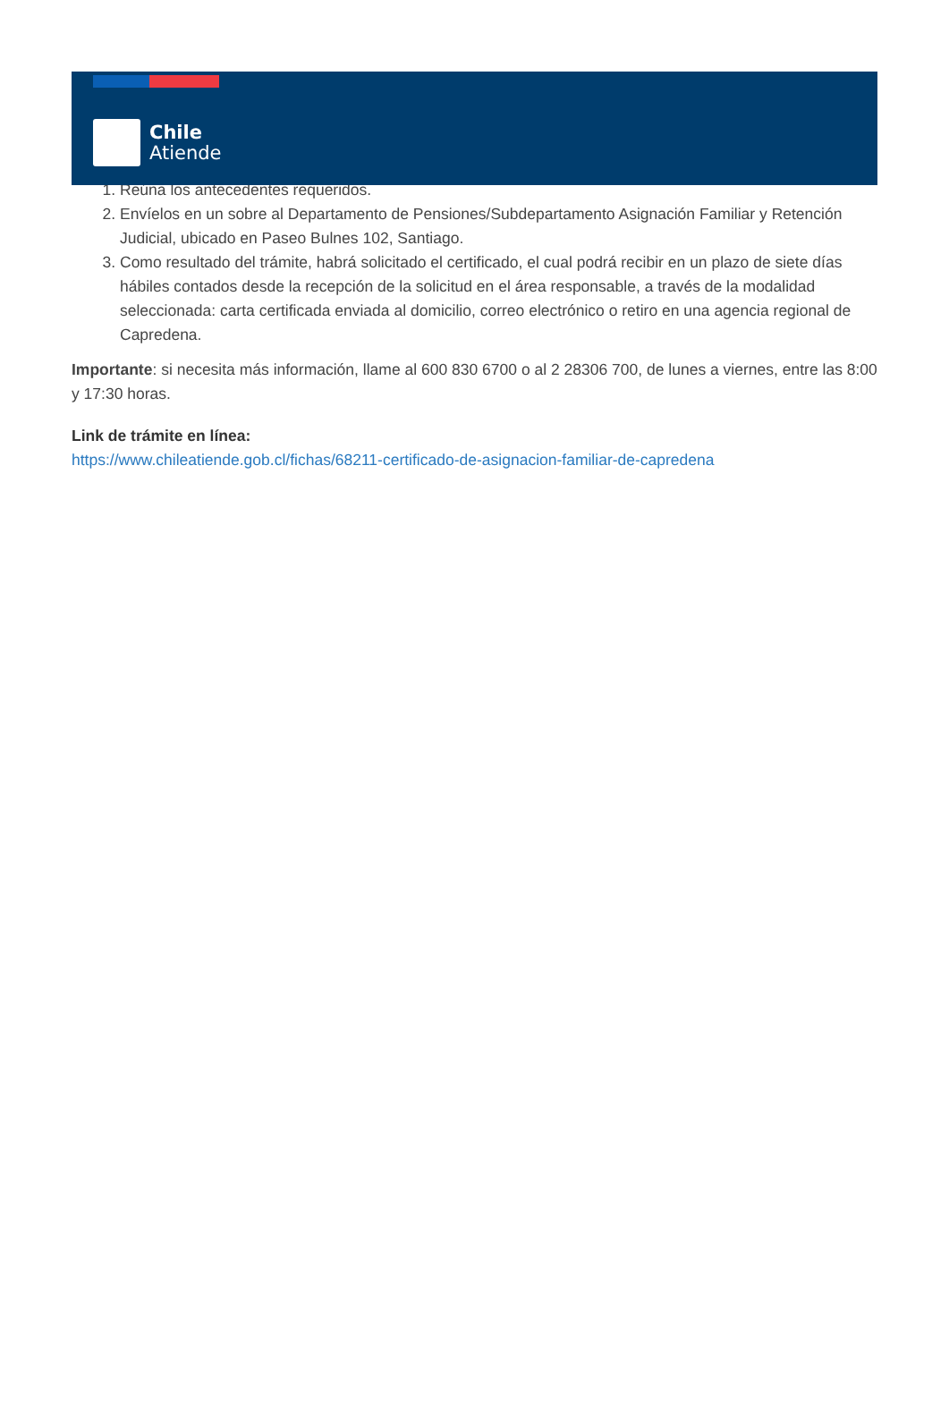Chile
Atiende
1. Reúna los antecedentes requeridos.
2. Envíelos en un sobre al Departamento de Pensiones/Subdepartamento Asignación Familiar y Retención Judicial, ubicado en Paseo Bulnes 102, Santiago.
3. Como resultado del trámite, habrá solicitado el certificado, el cual podrá recibir en un plazo de siete días hábiles contados desde la recepción de la solicitud en el área responsable, a través de la modalidad seleccionada: carta certificada enviada al domicilio, correo electrónico o retiro en una agencia regional de Capredena.
Importante: si necesita más información, llame al 600 830 6700 o al 2 28306 700, de lunes a viernes, entre las 8:00 y 17:30 horas.
Link de trámite en línea:
https://www.chileatiende.gob.cl/fichas/68211-certificado-de-asignacion-familiar-de-capredena